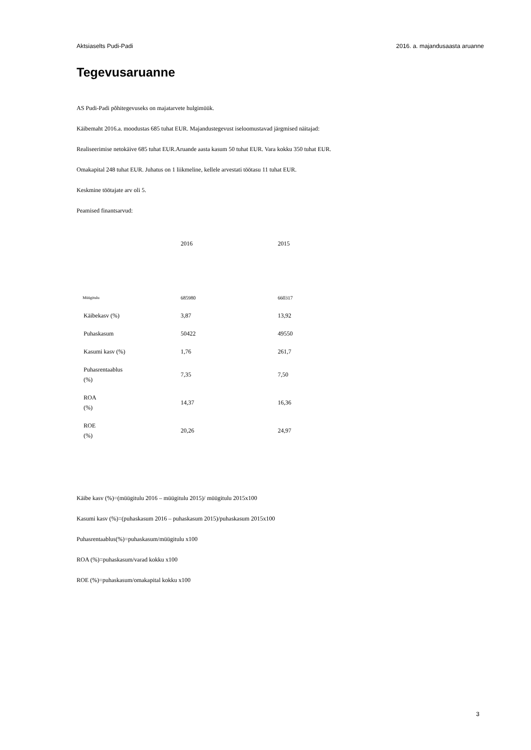Aktsiaselts Pudi-Padi 2016. a. majandusaasta aruanne
Tegevusaruanne
AS Pudi-Padi põhitegevuseks on majatarvete hulgimüük.
Käibemaht 2016.a. moodustas 685 tuhat EUR. Majandustegevust iseloomustavad järgmised näitajad:
Realiseerimise netokäive 685 tuhat EUR.Aruande aasta kasum 50 tuhat EUR. Vara kokku 350 tuhat EUR.
Omakapital 248 tuhat EUR. Juhatus on 1 liikmeline, kellele arvestati töötasu 11 tuhat EUR.
Keskmine töötajate arv oli 5.
Peamised finantsarvud:
| | 2016 | 2015 |
| Müügitulu | 685980 | 660317 |
| Käibekasv (%) | 3,87 | 13,92 |
| Puhaskasum | 50422 | 49550 |
| Kasumi kasv (%) | 1,76 | 261,7 |
| Puhasrentaablus (%) | 7,35 | 7,50 |
| ROA (%) | 14,37 | 16,36 |
| ROE (%) | 20,26 | 24,97 |
Käibe kasv (%)=(müügitulu 2016 – müügitulu 2015)/ müügitulu 2015x100
Kasumi kasv (%)=(puhaskasum 2016 – puhaskasum 2015)/puhaskasum 2015x100
Puhasrentaablus(%)=puhaskasum/müügitulu x100
ROA (%)=puhaskasum/varad kokku x100
ROE (%)=puhaskasum/omakapital kokku x100
3